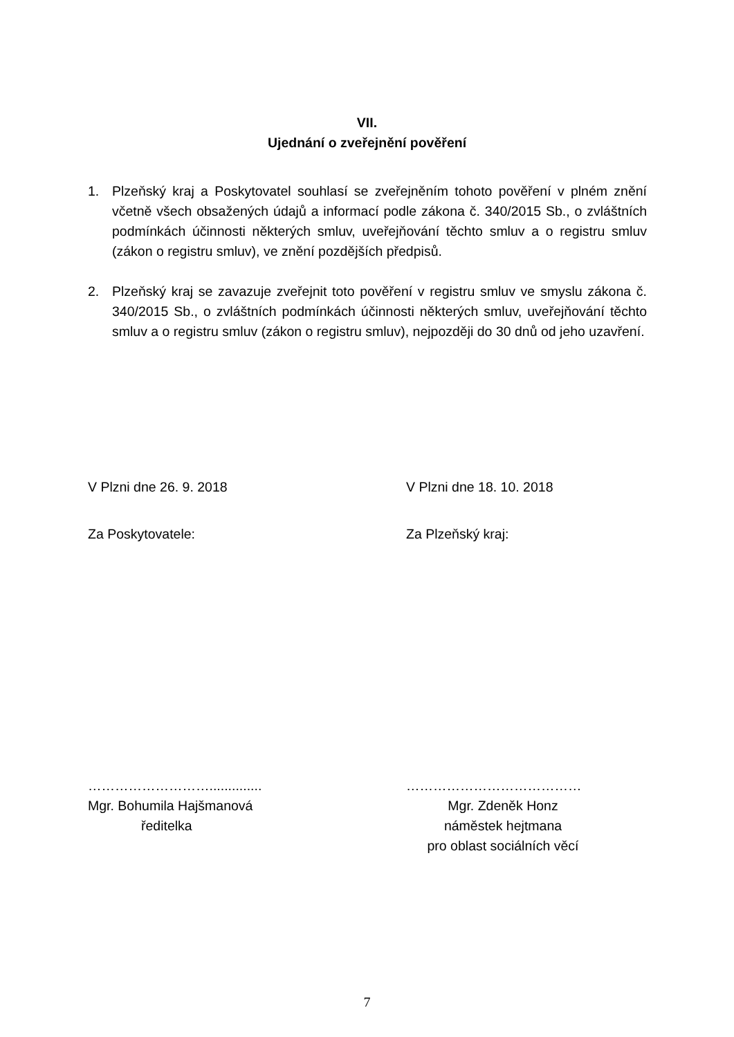VII.
Ujednání o zveřejnění pověření
1. Plzeňský kraj a Poskytovatel souhlasí se zveřejněním tohoto pověření v plném znění včetně všech obsažených údajů a informací podle zákona č. 340/2015 Sb., o zvláštních podmínkách účinnosti některých smluv, uveřejňování těchto smluv a o registru smluv (zákon o registru smluv), ve znění pozdějších předpisů.
2. Plzeňský kraj se zavazuje zveřejnit toto pověření v registru smluv ve smyslu zákona č. 340/2015 Sb., o zvláštních podmínkách účinnosti některých smluv, uveřejňování těchto smluv a o registru smluv (zákon o registru smluv), nejpozději do 30 dnů od jeho uzavření.
V Plzni dne 26. 9. 2018
Za Poskytovatele:
………………………..............
Mgr. Bohumila Hajšmanová
ředitelka
V Plzni dne 18. 10. 2018
Za Plzeňský kraj:
…………………………………
Mgr. Zdeněk Honz
náměstek hejtmana
pro oblast sociálních věcí
7